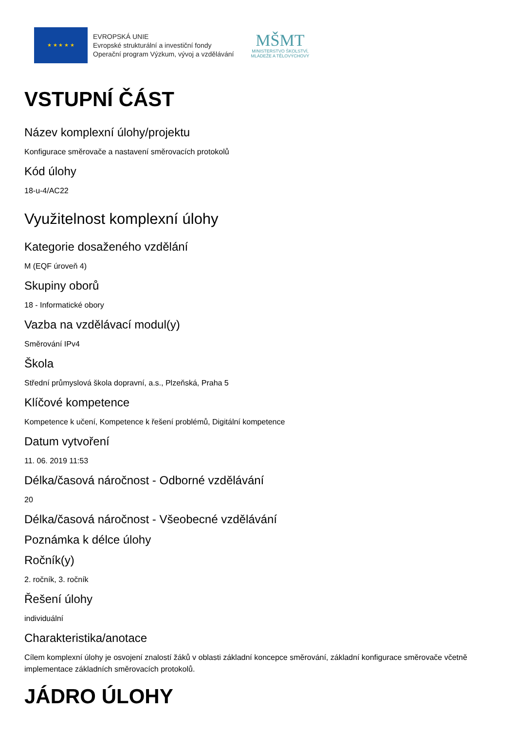★ ★ ★ ★ ★
EVROPSKÁ UNIE
Evropské strukturální a investiční fondy
Operační program Výzkum, vývoj a vzdělávání
MŠMT
MINISTERSTVO ŠKOLSTVÍ,
MLÁDEŽE A TĚLOVÝCHOVY
VSTUPNÍ ČÁST
Název komplexní úlohy/projektu
Konfigurace směrovače a nastavení směrovacích protokolů
Kód úlohy
18-u-4/AC22
Využitelnost komplexní úlohy
Kategorie dosaženého vzdělání
M (EQF úroveň 4)
Skupiny oborů
18 - Informatické obory
Vazba na vzdělávací modul(y)
Směrování IPv4
Škola
Střední průmyslová škola dopravní, a.s., Plzeňská, Praha 5
Klíčové kompetence
Kompetence k učení, Kompetence k řešení problémů, Digitální kompetence
Datum vytvoření
11. 06. 2019 11:53
Délka/časová náročnost - Odborné vzdělávání
20
Délka/časová náročnost - Všeobecné vzdělávání
Poznámka k délce úlohy
Ročník(y)
2. ročník, 3. ročník
Řešení úlohy
individuální
Charakteristika/anotace
Cílem komplexní úlohy je osvojení znalostí žáků v oblasti základní koncepce směrování, základní konfigurace směrovače včetně implementace základních směrovacích protokolů.
JÁDRO ÚLOHY